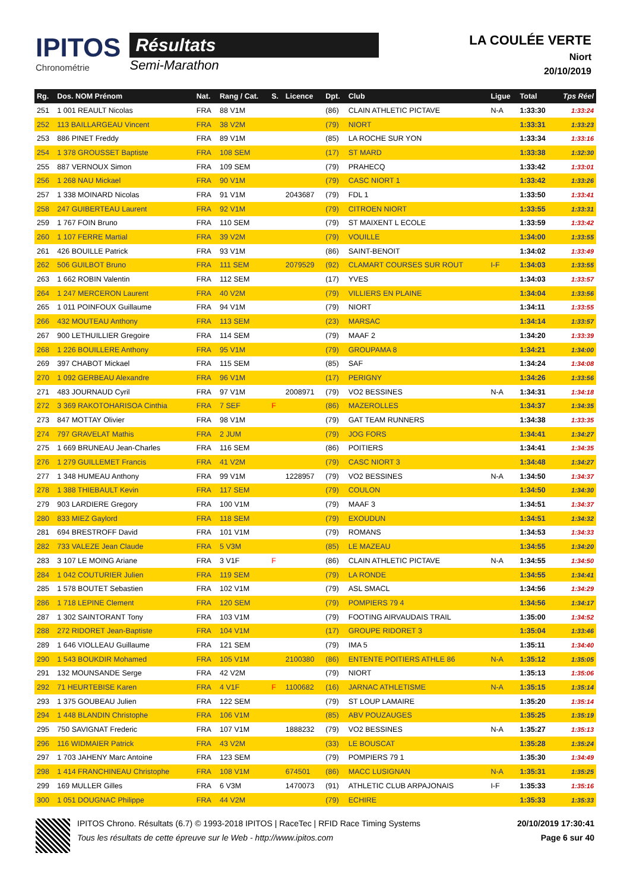IPITOS
Chronométrie
Résultats
Semi-Marathon
LA COULÉE VERTE
Niort
20/10/2019
| Rg. | Dos. NOM Prénom | Nat. | Rang / Cat. | S. | Licence | Dpt. | Club | Ligue | Total | Tps Réel |
| --- | --- | --- | --- | --- | --- | --- | --- | --- | --- | --- |
| 251 | 1 001 REAULT Nicolas | FRA | 88 V1M | | | (86) | CLAIN ATHLETIC PICTAVE | N-A | 1:33:30 | 1:33:24 |
| 252 | 113 BAILLARGEAU Vincent | FRA | 38 V2M | | | (79) | NIORT | | 1:33:31 | 1:33:23 |
| 253 | 886 PINET Freddy | FRA | 89 V1M | | | (85) | LA ROCHE SUR YON | | 1:33:34 | 1:33:16 |
| 254 | 1 378 GROUSSET Baptiste | FRA | 108 SEM | | | (17) | ST MARD | | 1:33:38 | 1:32:30 |
| 255 | 887 VERNOUX Simon | FRA | 109 SEM | | | (79) | PRAHECQ | | 1:33:42 | 1:33:01 |
| 256 | 1 268 NAU Mickael | FRA | 90 V1M | | | (79) | CASC NIORT 1 | | 1:33:42 | 1:33:26 |
| 257 | 1 338 MOINARD Nicolas | FRA | 91 V1M | | 2043687 | (79) | FDL 1 | | 1:33:50 | 1:33:41 |
| 258 | 247 GUIBERTEAU Laurent | FRA | 92 V1M | | | (79) | CITROEN NIORT | | 1:33:55 | 1:33:31 |
| 259 | 1 767 FOIN Bruno | FRA | 110 SEM | | | (79) | ST MAIXENT L ECOLE | | 1:33:59 | 1:33:42 |
| 260 | 1 107 FERRE Martial | FRA | 39 V2M | | | (79) | VOUILLE | | 1:34:00 | 1:33:55 |
| 261 | 426 BOUILLE Patrick | FRA | 93 V1M | | | (86) | SAINT-BENOIT | | 1:34:02 | 1:33:49 |
| 262 | 506 GUILBOT Bruno | FRA | 111 SEM | | 2079529 | (92) | CLAMART COURSES SUR ROUT | I-F | 1:34:03 | 1:33:55 |
| 263 | 1 662 ROBIN Valentin | FRA | 112 SEM | | | (17) | YVES | | 1:34:03 | 1:33:57 |
| 264 | 1 247 MERCERON Laurent | FRA | 40 V2M | | | (79) | VILLIERS EN PLAINE | | 1:34:04 | 1:33:56 |
| 265 | 1 011 POINFOUX Guillaume | FRA | 94 V1M | | | (79) | NIORT | | 1:34:11 | 1:33:55 |
| 266 | 432 MOUTEAU Anthony | FRA | 113 SEM | | | (23) | MARSAC | | 1:34:14 | 1:33:57 |
| 267 | 900 LETHUILLIER Gregoire | FRA | 114 SEM | | | (79) | MAAF 2 | | 1:34:20 | 1:33:39 |
| 268 | 1 226 BOUILLERE Anthony | FRA | 95 V1M | | | (79) | GROUPAMA 8 | | 1:34:21 | 1:34:00 |
| 269 | 397 CHABOT Mickael | FRA | 115 SEM | | | (85) | SAF | | 1:34:24 | 1:34:08 |
| 270 | 1 092 GERBEAU Alexandre | FRA | 96 V1M | | | (17) | PERIGNY | | 1:34:26 | 1:33:56 |
| 271 | 483 JOURNAUD Cyril | FRA | 97 V1M | | 2008971 | (79) | VO2 BESSINES | N-A | 1:34:31 | 1:34:18 |
| 272 | 3 369 RAKOTOHARISOA Cinthia | FRA | 7 SEF | F | | (86) | MAZEROLLES | | 1:34:37 | 1:34:35 |
| 273 | 847 MOTTAY Olivier | FRA | 98 V1M | | | (79) | GAT TEAM RUNNERS | | 1:34:38 | 1:33:35 |
| 274 | 797 GRAVELAT Mathis | FRA | 2 JUM | | | (79) | JOG FORS | | 1:34:41 | 1:34:27 |
| 275 | 1 669 BRUNEAU Jean-Charles | FRA | 116 SEM | | | (86) | POITIERS | | 1:34:41 | 1:34:35 |
| 276 | 1 279 GUILLEMET Francis | FRA | 41 V2M | | | (79) | CASC NIORT 3 | | 1:34:48 | 1:34:27 |
| 277 | 1 348 HUMEAU Anthony | FRA | 99 V1M | | 1228957 | (79) | VO2 BESSINES | N-A | 1:34:50 | 1:34:37 |
| 278 | 1 388 THIEBAULT Kevin | FRA | 117 SEM | | | (79) | COULON | | 1:34:50 | 1:34:30 |
| 279 | 903 LARDIERE Gregory | FRA | 100 V1M | | | (79) | MAAF 3 | | 1:34:51 | 1:34:37 |
| 280 | 833 MIEZ Gaylord | FRA | 118 SEM | | | (79) | EXOUDUN | | 1:34:51 | 1:34:32 |
| 281 | 694 BRESTROFF David | FRA | 101 V1M | | | (79) | ROMANS | | 1:34:53 | 1:34:33 |
| 282 | 733 VALEZE Jean Claude | FRA | 5 V3M | | | (85) | LE MAZEAU | | 1:34:55 | 1:34:20 |
| 283 | 3 107 LE MOING Ariane | FRA | 3 V1F | F | | (86) | CLAIN ATHLETIC PICTAVE | N-A | 1:34:55 | 1:34:50 |
| 284 | 1 042 COUTURIER Julien | FRA | 119 SEM | | | (79) | LA RONDE | | 1:34:55 | 1:34:41 |
| 285 | 1 578 BOUTET Sebastien | FRA | 102 V1M | | | (79) | ASL SMACL | | 1:34:56 | 1:34:29 |
| 286 | 1 718 LEPINE Clement | FRA | 120 SEM | | | (79) | POMPIERS 79 4 | | 1:34:56 | 1:34:17 |
| 287 | 1 302 SAINTORANT Tony | FRA | 103 V1M | | | (79) | FOOTING AIRVAUDAIS TRAIL | | 1:35:00 | 1:34:52 |
| 288 | 272 RIDORET Jean-Baptiste | FRA | 104 V1M | | | (17) | GROUPE RIDORET 3 | | 1:35:04 | 1:33:46 |
| 289 | 1 646 VIOLLEAU Guillaume | FRA | 121 SEM | | | (79) | IMA 5 | | 1:35:11 | 1:34:40 |
| 290 | 1 543 BOUKDIR Mohamed | FRA | 105 V1M | | 2100380 | (86) | ENTENTE POITIERS ATHLE 86 | N-A | 1:35:12 | 1:35:05 |
| 291 | 132 MOUNSANDE Serge | FRA | 42 V2M | | | (79) | NIORT | | 1:35:13 | 1:35:06 |
| 292 | 71 HEURTEBISE Karen | FRA | 4 V1F | F | 1100682 | (16) | JARNAC ATHLETISME | N-A | 1:35:15 | 1:35:14 |
| 293 | 1 375 GOUBEAU Julien | FRA | 122 SEM | | | (79) | ST LOUP LAMAIRE | | 1:35:20 | 1:35:14 |
| 294 | 1 448 BLANDIN Christophe | FRA | 106 V1M | | | (85) | ABV POUZAUGES | | 1:35:25 | 1:35:19 |
| 295 | 750 SAVIGNAT Frederic | FRA | 107 V1M | | 1888232 | (79) | VO2 BESSINES | N-A | 1:35:27 | 1:35:13 |
| 296 | 116 WIDMAIER Patrick | FRA | 43 V2M | | | (33) | LE BOUSCAT | | 1:35:28 | 1:35:24 |
| 297 | 1 703 JAHENY Marc Antoine | FRA | 123 SEM | | | (79) | POMPIERS 79 1 | | 1:35:30 | 1:34:49 |
| 298 | 1 414 FRANCHINEAU Christophe | FRA | 108 V1M | | 674501 | (86) | MACC LUSIGNAN | N-A | 1:35:31 | 1:35:25 |
| 299 | 169 MULLER Gilles | FRA | 6 V3M | | 1470073 | (91) | ATHLETIC CLUB ARPAJONAIS | I-F | 1:35:33 | 1:35:16 |
| 300 | 1 051 DOUGNAC Philippe | FRA | 44 V2M | | | (79) | ECHIRE | | 1:35:33 | 1:35:33 |
IPITOS Chrono. Résultats (6.7) © 1993-2018 IPITOS | RaceTec | RFID Race Timing Systems
Tous les résultats de cette épreuve sur le Web - http://www.ipitos.com
20/10/2019 17:30:41
Page 6 sur 40